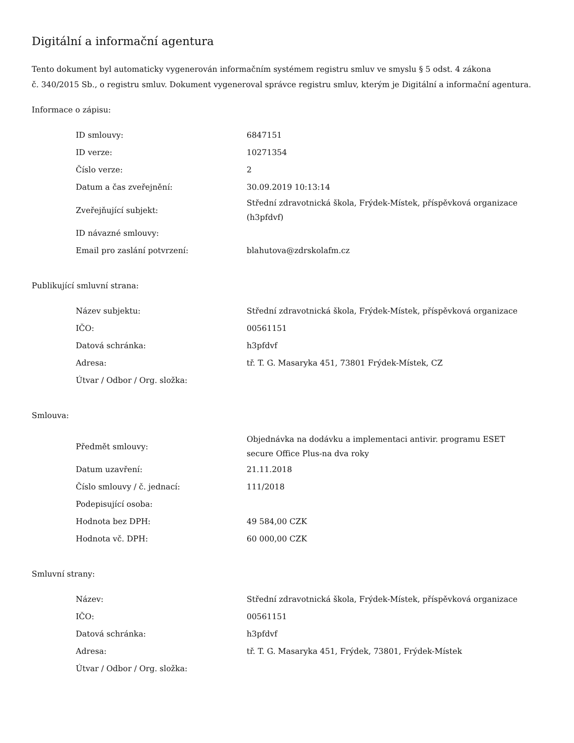Digitální a informační agentura
Tento dokument byl automaticky vygenerován informačním systémem registru smluv ve smyslu § 5 odst. 4 zákona
č. 340/2015 Sb., o registru smluv. Dokument vygeneroval správce registru smluv, kterým je Digitální a informační agentura.
Informace o zápisu:
| ID smlouvy: | 6847151 |
| ID verze: | 10271354 |
| Číslo verze: | 2 |
| Datum a čas zveřejnění: | 30.09.2019 10:13:14 |
| Zveřejňující subjekt: | Střední zdravotnická škola, Frýdek-Místek, příspěvková organizace (h3pfdvf) |
| ID návazné smlouvy: | |
| Email pro zaslání potvrzení: | blahutova@zdrskolafm.cz |
Publikující smluvní strana:
| Název subjektu: | Střední zdravotnická škola, Frýdek-Místek, příspěvková organizace |
| IČO: | 00561151 |
| Datová schránka: | h3pfdvf |
| Adresa: | tř. T. G. Masaryka 451, 73801 Frýdek-Místek, CZ |
| Útvar / Odbor / Org. složka: | |
Smlouva:
| Předmět smlouvy: | Objednávka na dodávku a implementaci antivir. programu ESET secure Office Plus-na dva roky |
| Datum uzavření: | 21.11.2018 |
| Číslo smlouvy / č. jednací: | 111/2018 |
| Podepisující osoba: | |
| Hodnota bez DPH: | 49 584,00 CZK |
| Hodnota vč. DPH: | 60 000,00 CZK |
Smluvní strany:
| Název: | Střední zdravotnická škola, Frýdek-Místek, příspěvková organizace |
| IČO: | 00561151 |
| Datová schránka: | h3pfdvf |
| Adresa: | tř. T. G. Masaryka 451, Frýdek, 73801, Frýdek-Místek |
| Útvar / Odbor / Org. složka: | |